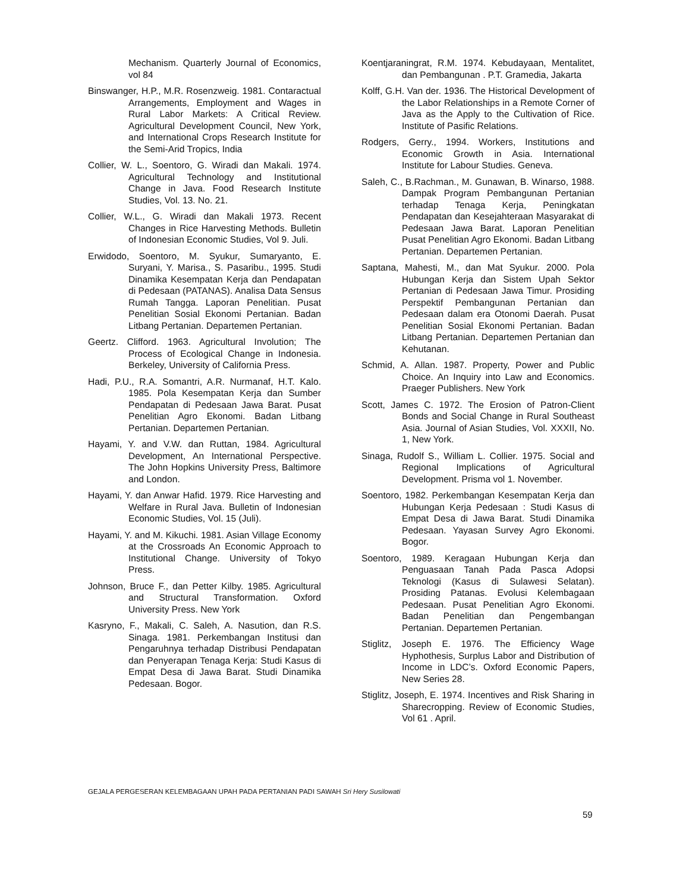Mechanism. Quarterly Journal of Economics, vol 84
Binswanger, H.P., M.R. Rosenzweig. 1981. Contaractual Arrangements, Employment and Wages in Rural Labor Markets: A Critical Review. Agricultural Development Council, New York, and International Crops Research Institute for the Semi-Arid Tropics, India
Collier, W. L., Soentoro, G. Wiradi dan Makali. 1974. Agricultural Technology and Institutional Change in Java. Food Research Institute Studies, Vol. 13. No. 21.
Collier, W.L., G. Wiradi dan Makali 1973. Recent Changes in Rice Harvesting Methods. Bulletin of Indonesian Economic Studies, Vol 9. Juli.
Erwidodo, Soentoro, M. Syukur, Sumaryanto, E. Suryani, Y. Marisa., S. Pasaribu., 1995. Studi Dinamika Kesempatan Kerja dan Pendapatan di Pedesaan (PATANAS). Analisa Data Sensus Rumah Tangga. Laporan Penelitian. Pusat Penelitian Sosial Ekonomi Pertanian. Badan Litbang Pertanian. Departemen Pertanian.
Geertz. Clifford. 1963. Agricultural Involution; The Process of Ecological Change in Indonesia. Berkeley, University of California Press.
Hadi, P.U., R.A. Somantri, A.R. Nurmanaf, H.T. Kalo. 1985. Pola Kesempatan Kerja dan Sumber Pendapatan di Pedesaan Jawa Barat. Pusat Penelitian Agro Ekonomi. Badan Litbang Pertanian. Departemen Pertanian.
Hayami, Y. and V.W. dan Ruttan, 1984. Agricultural Development, An International Perspective. The John Hopkins University Press, Baltimore and London.
Hayami, Y. dan Anwar Hafid. 1979. Rice Harvesting and Welfare in Rural Java. Bulletin of Indonesian Economic Studies, Vol. 15 (Juli).
Hayami, Y. and M. Kikuchi. 1981. Asian Village Economy at the Crossroads An Economic Approach to Institutional Change. University of Tokyo Press.
Johnson, Bruce F., dan Petter Kilby. 1985. Agricultural and Structural Transformation. Oxford University Press. New York
Kasryno, F., Makali, C. Saleh, A. Nasution, dan R.S. Sinaga. 1981. Perkembangan Institusi dan Pengaruhnya terhadap Distribusi Pendapatan dan Penyerapan Tenaga Kerja: Studi Kasus di Empat Desa di Jawa Barat. Studi Dinamika Pedesaan. Bogor.
Koentjaraningrat, R.M. 1974. Kebudayaan, Mentalitet, dan Pembangunan . P.T. Gramedia, Jakarta
Kolff, G.H. Van der. 1936. The Historical Development of the Labor Relationships in a Remote Corner of Java as the Apply to the Cultivation of Rice. Institute of Pasific Relations.
Rodgers, Gerry., 1994. Workers, Institutions and Economic Growth in Asia. International Institute for Labour Studies. Geneva.
Saleh, C., B.Rachman., M. Gunawan, B. Winarso, 1988. Dampak Program Pembangunan Pertanian terhadap Tenaga Kerja, Peningkatan Pendapatan dan Kesejahteraan Masyarakat di Pedesaan Jawa Barat. Laporan Penelitian Pusat Penelitian Agro Ekonomi. Badan Litbang Pertanian. Departemen Pertanian.
Saptana, Mahesti, M., dan Mat Syukur. 2000. Pola Hubungan Kerja dan Sistem Upah Sektor Pertanian di Pedesaan Jawa Timur. Prosiding Perspektif Pembangunan Pertanian dan Pedesaan dalam era Otonomi Daerah. Pusat Penelitian Sosial Ekonomi Pertanian. Badan Litbang Pertanian. Departemen Pertanian dan Kehutanan.
Schmid, A. Allan. 1987. Property, Power and Public Choice. An Inquiry into Law and Economics. Praeger Publishers. New York
Scott, James C. 1972. The Erosion of Patron-Client Bonds and Social Change in Rural Southeast Asia. Journal of Asian Studies, Vol. XXXII, No. 1, New York.
Sinaga, Rudolf S., William L. Collier. 1975. Social and Regional Implications of Agricultural Development. Prisma vol 1. November.
Soentoro, 1982. Perkembangan Kesempatan Kerja dan Hubungan Kerja Pedesaan : Studi Kasus di Empat Desa di Jawa Barat. Studi Dinamika Pedesaan. Yayasan Survey Agro Ekonomi. Bogor.
Soentoro, 1989. Keragaan Hubungan Kerja dan Penguasaan Tanah Pada Pasca Adopsi Teknologi (Kasus di Sulawesi Selatan). Prosiding Patanas. Evolusi Kelembagaan Pedesaan. Pusat Penelitian Agro Ekonomi. Badan Penelitian dan Pengembangan Pertanian. Departemen Pertanian.
Stiglitz, Joseph E. 1976. The Efficiency Wage Hyphothesis, Surplus Labor and Distribution of Income in LDC’s. Oxford Economic Papers, New Series 28.
Stiglitz, Joseph, E. 1974. Incentives and Risk Sharing in Sharecropping. Review of Economic Studies, Vol 61 . April.
GEJALA PERGESERAN KELEMBAGAAN UPAH PADA PERTANIAN PADI SAWAH Sri Hery Susilowati
59